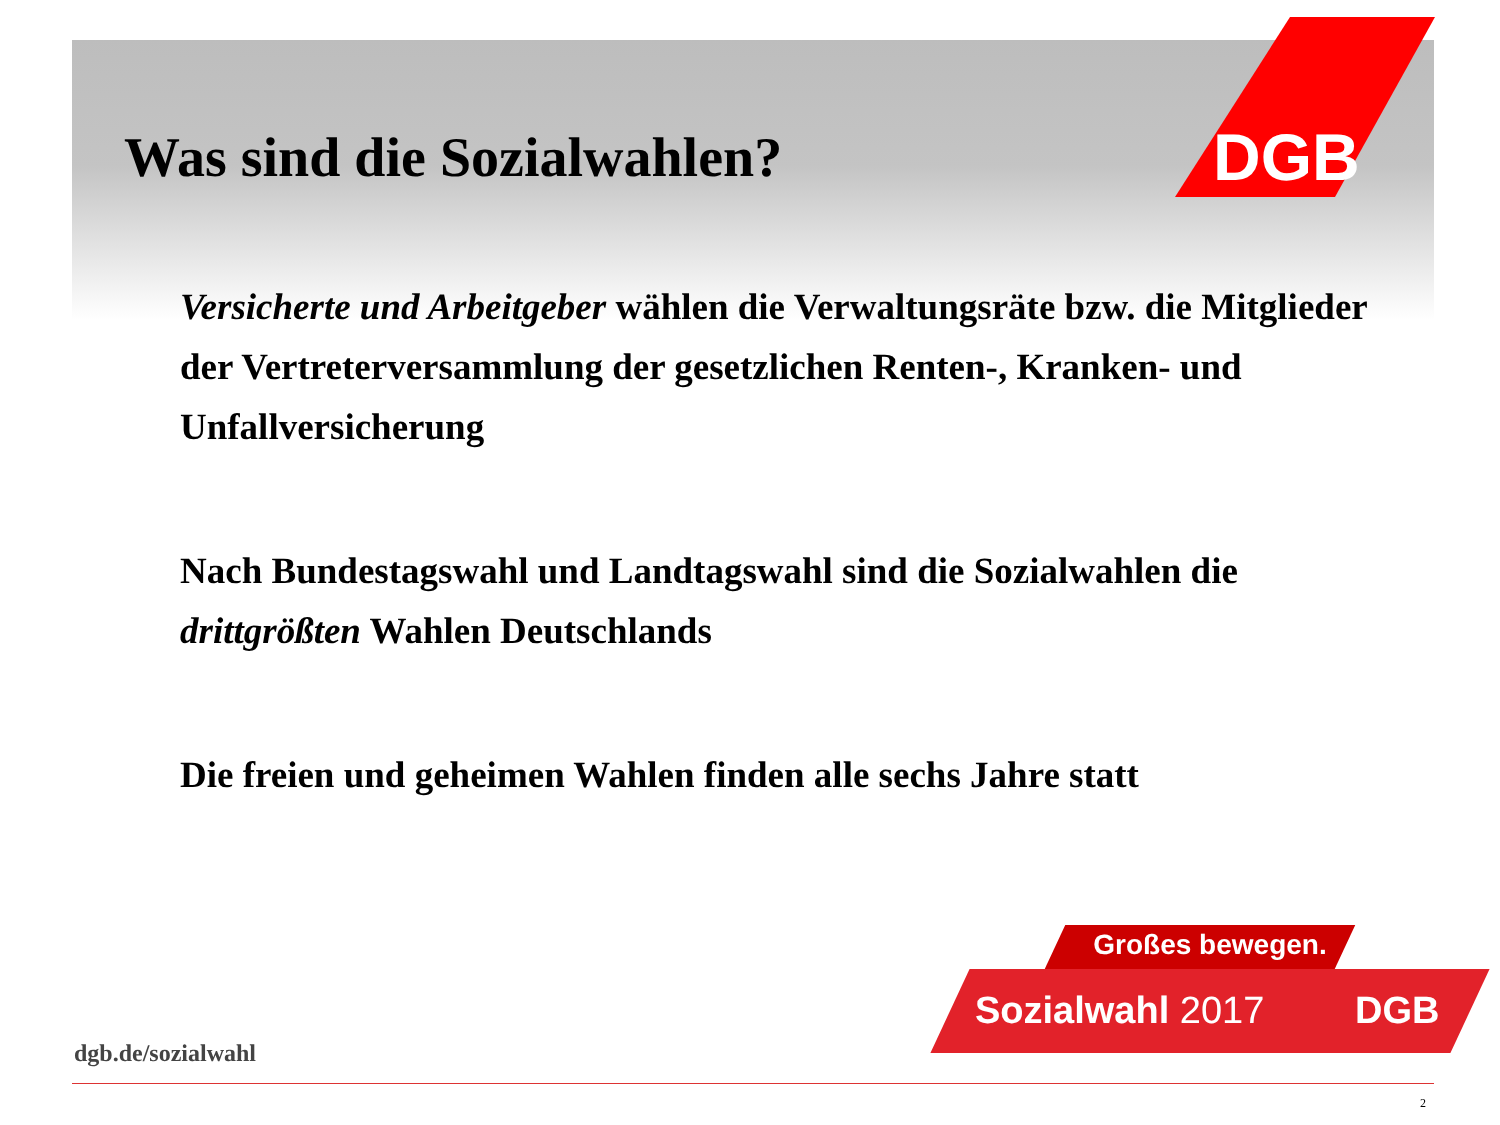DGB
Was sind die Sozialwahlen?
Versicherte und Arbeitgeber wählen die Verwaltungsräte bzw. die Mitglieder der Vertreterversammlung der gesetzlichen Renten-, Kranken- und Unfallversicherung
Nach Bundestagswahl und Landtagswahl sind die Sozialwahlen die drittgrößten Wahlen Deutschlands
Die freien und geheimen Wahlen finden alle sechs Jahre statt
Großes bewegen.
Sozialwahl 2017 DGB
dgb.de/sozialwahl
2